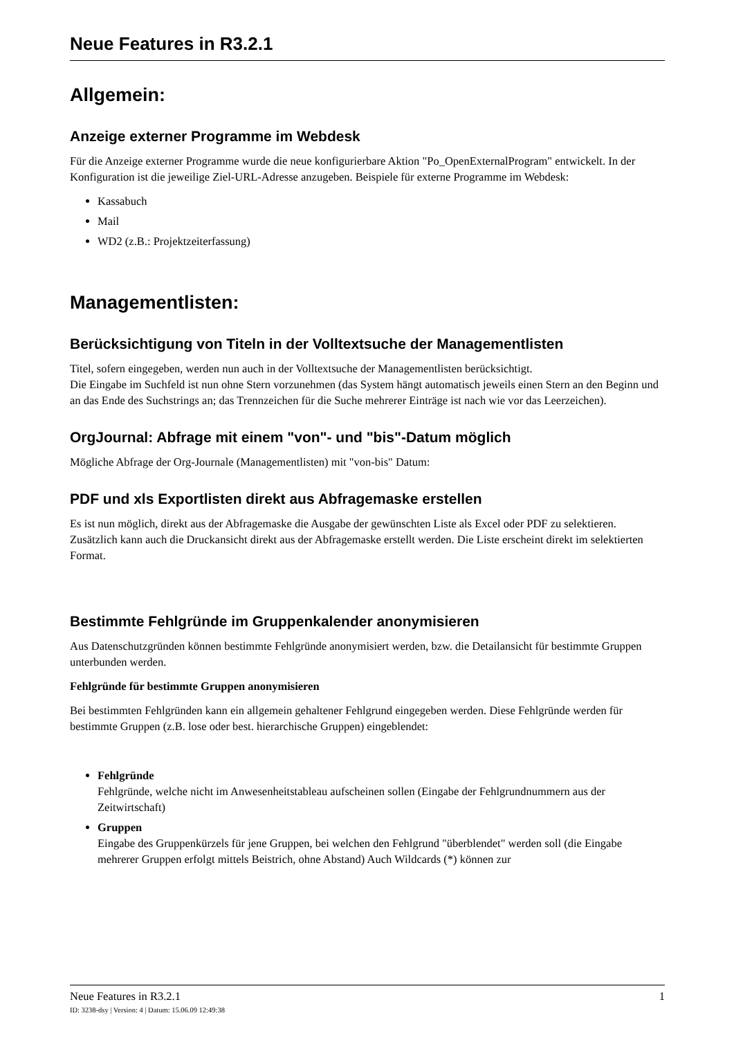Neue Features in R3.2.1
Allgemein:
Anzeige externer Programme im Webdesk
Für die Anzeige externer Programme wurde die neue konfigurierbare Aktion "Po_OpenExternalProgram" entwickelt. In der Konfiguration ist die jeweilige Ziel-URL-Adresse anzugeben. Beispiele für externe Programme im Webdesk:
Kassabuch
Mail
WD2 (z.B.: Projektzeiterfassung)
Managementlisten:
Berücksichtigung von Titeln in der Volltextsuche der Managementlisten
Titel, sofern eingegeben, werden nun auch in der Volltextsuche der Managementlisten berücksichtigt.
Die Eingabe im Suchfeld ist nun ohne Stern vorzunehmen (das System hängt automatisch jeweils einen Stern an den Beginn und an das Ende des Suchstrings an; das Trennzeichen für die Suche mehrerer Einträge ist nach wie vor das Leerzeichen).
OrgJournal: Abfrage mit einem "von"- und "bis"-Datum möglich
Mögliche Abfrage der Org-Journale (Managementlisten) mit "von-bis" Datum:
PDF und xls Exportlisten direkt aus Abfragemaske erstellen
Es ist nun möglich, direkt aus der Abfragemaske die Ausgabe der gewünschten Liste als Excel oder PDF zu selektieren. Zusätzlich kann auch die Druckansicht direkt aus der Abfragemaske erstellt werden. Die Liste erscheint direkt im selektierten Format.
Bestimmte Fehlgründe im Gruppenkalender anonymisieren
Aus Datenschutzgründen können bestimmte Fehlgründe anonymisiert werden, bzw. die Detailansicht für bestimmte Gruppen unterbunden werden.
Fehlgründe für bestimmte Gruppen anonymisieren
Bei bestimmten Fehlgründen kann ein allgemein gehaltener Fehlgrund eingegeben werden. Diese Fehlgründe werden für bestimmte Gruppen (z.B. lose oder best. hierarchische Gruppen) eingeblendet:
Fehlgründe
Fehlgründe, welche nicht im Anwesenheitstableau aufscheinen sollen (Eingabe der Fehlgrundnummern aus der Zeitwirtschaft)
Gruppen
Eingabe des Gruppenkürzels für jene Gruppen, bei welchen den Fehlgrund "überblendet" werden soll (die Eingabe mehrerer Gruppen erfolgt mittels Beistrich, ohne Abstand) Auch Wildcards (*) können zur
Neue Features in R3.2.1 1
ID: 3238-dsy | Version: 4 | Datum: 15.06.09 12:49:38